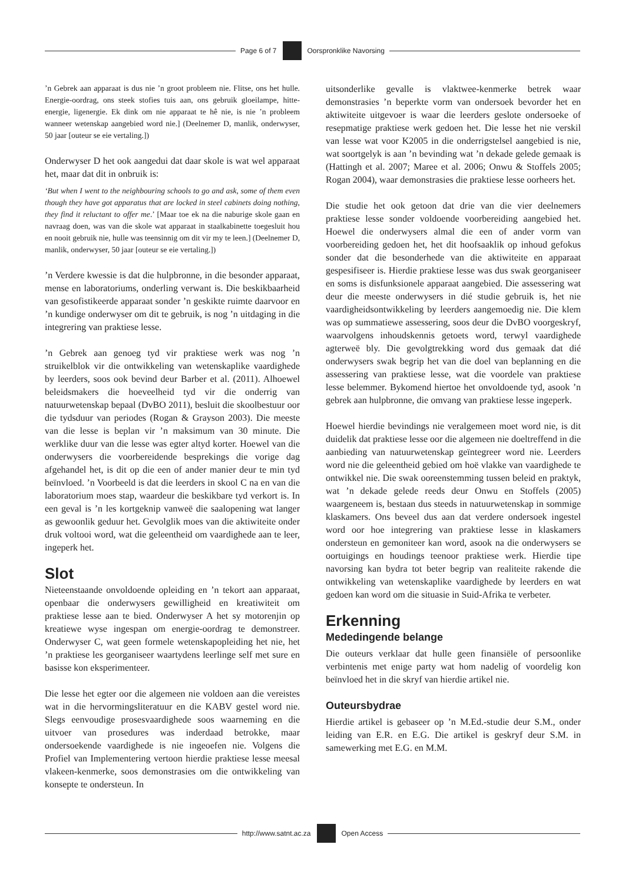Page 6 of 7 Oorspronklike Navorsing
’n Gebrek aan apparaat is dus nie ’n groot probleem nie. Flitse, ons het hulle. Energie-oordrag, ons steek stofies tuis aan, ons gebruik gloeilampe, hitte-energie, ligenergie. Ek dink om nie apparaat te hê nie, is nie ’n probleem wanneer wetenskap aangebied word nie.] (Deelnemer D, manlik, onderwyser, 50 jaar [outeur se eie vertaling.])
Onderwyser D het ook aangedui dat daar skole is wat wel apparaat het, maar dat dit in onbruik is:
‘But when I went to the neighbouring schools to go and ask, some of them even though they have got apparatus that are locked in steel cabinets doing nothing, they find it reluctant to offer me.’ [Maar toe ek na die naburige skole gaan en navraag doen, was van die skole wat apparaat in staalkabinette toegesluit hou en nooit gebruik nie, hulle was teensinnig om dit vir my te leen.] (Deelnemer D, manlik, onderwyser, 50 jaar [outeur se eie vertaling.])
’n Verdere kwessie is dat die hulpbronne, in die besonder apparaat, mense en laboratoriums, onderling verwant is. Die beskikbaarheid van gesofistikeerde apparaat sonder ’n geskikte ruimte daarvoor en ’n kundige onderwyser om dit te gebruik, is nog ’n uitdaging in die integrering van praktiese lesse.
’n Gebrek aan genoeg tyd vir praktiese werk was nog ’n struikelblok vir die ontwikkeling van wetenskaplike vaardighede by leerders, soos ook bevind deur Barber et al. (2011). Alhoewel beleidsmakers die hoeveelheid tyd vir die onderrig van natuurwetenskap bepaal (DvBO 2011), besluit die skoolbestuur oor die tydsduur van periodes (Rogan & Grayson 2003). Die meeste van die lesse is beplan vir ’n maksimum van 30 minute. Die werklike duur van die lesse was egter altyd korter. Hoewel van die onderwysers die voorbereidende besprekings die vorige dag afgehandel het, is dit op die een of ander manier deur te min tyd beïnvloed. ’n Voorbeeld is dat die leerders in skool C na en van die laboratorium moes stap, waardeur die beskikbare tyd verkort is. In een geval is ’n les kortgeknip vanweë die saalopening wat langer as gewoonlik geduur het. Gevolglik moes van die aktiwiteite onder druk voltooi word, wat die geleentheid om vaardighede aan te leer, ingeperk het.
Slot
Nieteenstaande onvoldoende opleiding en ’n tekort aan apparaat, openbaar die onderwysers gewilligheid en kreatiwiteit om praktiese lesse aan te bied. Onderwyser A het sy motorenjin op kreatiewe wyse ingespan om energie-oordrag te demonstreer. Onderwyser C, wat geen formele wetenskapopleiding het nie, het ’n praktiese les georganiseer waartydens leerlinge self met sure en basisse kon eksperimenteer.
Die lesse het egter oor die algemeen nie voldoen aan die vereistes wat in die hervormingsliteratuur en die KABV gestel word nie. Slegs eenvoudige prosesvaardighede soos waarneming en die uitvoer van prosedures was inderdaad betrokke, maar ondersoekende vaardighede is nie ingeoefen nie. Volgens die Profiel van Implementering vertoon hierdie praktiese lesse meesal vlakeen-kenmerke, soos demonstrasies om die ontwikkeling van konsepte te ondersteun. In
uitsonderlike gevalle is vlaktwee-kenmerke betrek waar demonstrasies ’n beperkte vorm van ondersoek bevorder het en aktiwiteite uitgevoer is waar die leerders geslote ondersoeke of resepmatige praktiese werk gedoen het. Die lesse het nie verskil van lesse wat voor K2005 in die onderrigstelsel aangebied is nie, wat soortgelyk is aan ’n bevinding wat ’n dekade gelede gemaak is (Hattingh et al. 2007; Maree et al. 2006; Onwu & Stoffels 2005; Rogan 2004), waar demonstrasies die praktiese lesse oorheers het.
Die studie het ook getoon dat drie van die vier deelnemers praktiese lesse sonder voldoende voorbereiding aangebied het. Hoewel die onderwysers almal die een of ander vorm van voorbereiding gedoen het, het dit hoofsaaklik op inhoud gefokus sonder dat die besonderhede van die aktiwiteite en apparaat gespesifiseer is. Hierdie praktiese lesse was dus swak georganiseer en soms is disfunksionele apparaat aangebied. Die assessering wat deur die meeste onderwysers in dié studie gebruik is, het nie vaardigheidsontwikkeling by leerders aangemoedig nie. Die klem was op summatiewe assessering, soos deur die DvBO voorgeskryf, waarvolgens inhoudskennis getoets word, terwyl vaardighede agterweë bly. Die gevolgtrekking word dus gemaak dat dié onderwysers swak begrip het van die doel van beplanning en die assessering van praktiese lesse, wat die voordele van praktiese lesse belemmer. Bykomend hiertoe het onvoldoende tyd, asook ’n gebrek aan hulpbronne, die omvang van praktiese lesse ingeperk.
Hoewel hierdie bevindings nie veralgemeen moet word nie, is dit duidelik dat praktiese lesse oor die algemeen nie doeltreffend in die aanbieding van natuurwetenskap geïntegreer word nie. Leerders word nie die geleentheid gebied om hoë vlakke van vaardighede te ontwikkel nie. Die swak ooreenstemming tussen beleid en praktyk, wat ’n dekade gelede reeds deur Onwu en Stoffels (2005) waargeneem is, bestaan dus steeds in natuurwetenskap in sommige klaskamers. Ons beveel dus aan dat verdere ondersoek ingestel word oor hoe integrering van praktiese lesse in klaskamers ondersteun en gemoniteer kan word, asook na die onderwysers se oortuigings en houdings teenoor praktiese werk. Hierdie tipe navorsing kan bydra tot beter begrip van realiteite rakende die ontwikkeling van wetenskaplike vaardighede by leerders en wat gedoen kan word om die situasie in Suid-Afrika te verbeter.
Erkenning
Mededingende belange
Die outeurs verklaar dat hulle geen finansiële of persoonlike verbintenis met enige party wat hom nadelig of voordelig kon beïnvloed het in die skryf van hierdie artikel nie.
Outeursbydrae
Hierdie artikel is gebaseer op ’n M.Ed.-studie deur S.M., onder leiding van E.R. en E.G. Die artikel is geskryf deur S.M. in samewerking met E.G. en M.M.
http://www.satnt.ac.za Open Access